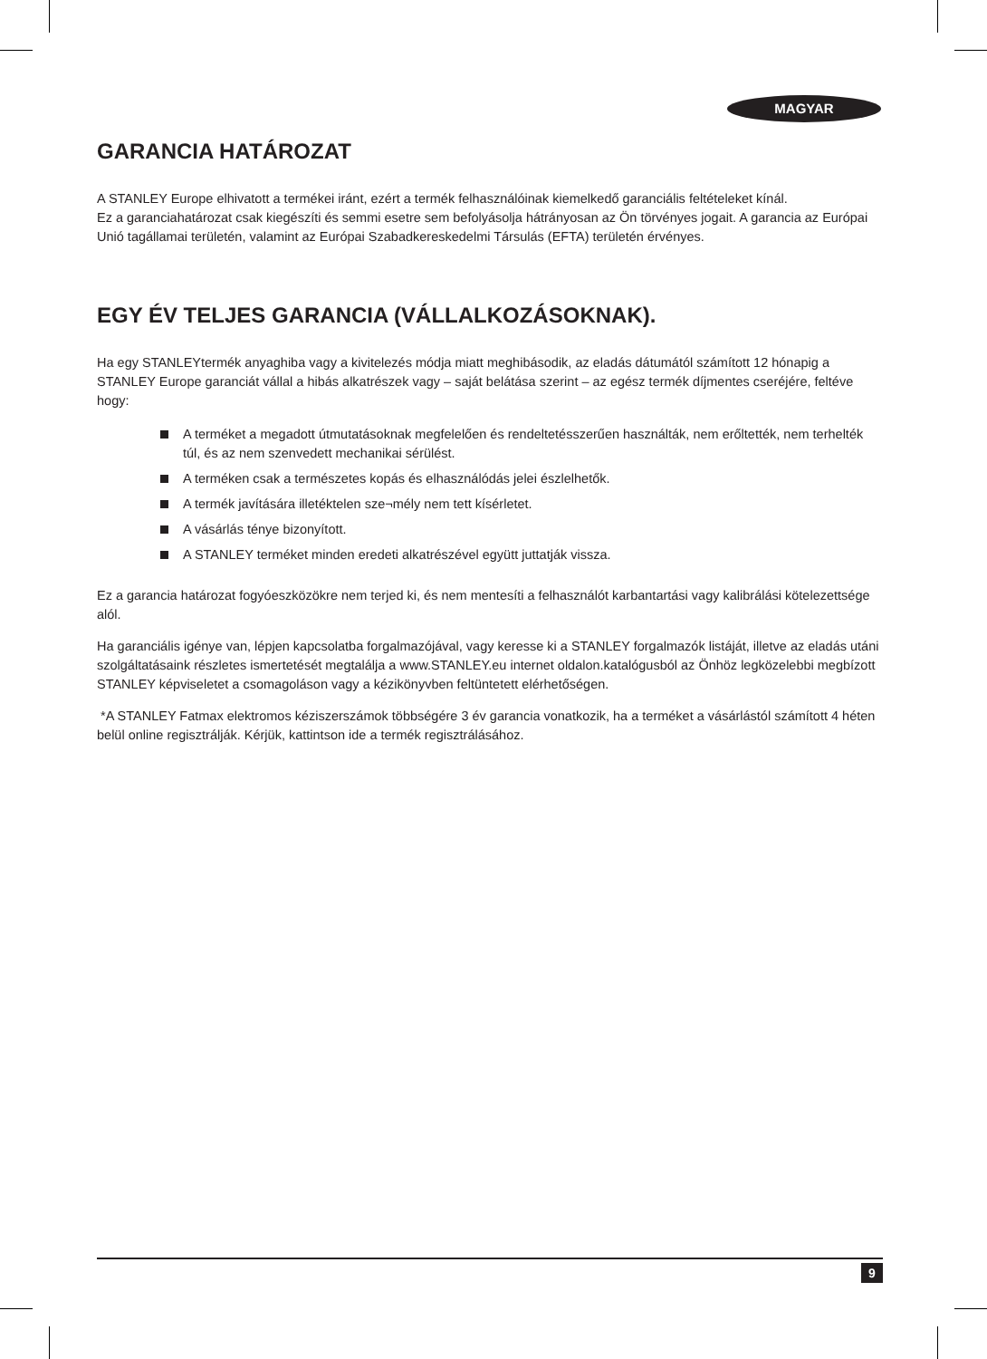MAGYAR
GARANCIA HATÁROZAT
A STANLEY Europe elhivatott a termékei iránt, ezért a termék felhasználóinak kiemelkedő garanciális feltételeket kínál.
Ez a garanciahatározat csak kiegészíti és semmi esetre sem befolyásolja hátrányosan az Ön törvényes jogait. A garancia az Európai Unió tagállamai területén, valamint az Európai Szabadkereskedelmi Társulás (EFTA) területén érvényes.
EGY ÉV TELJES GARANCIA (VÁLLALKOZÁSOKNAK).
Ha egy STANLEYtermék anyaghiba vagy a kivitelezés módja miatt meghibásodik, az eladás dátumától számított 12 hónapig a STANLEY Europe garanciát vállal a hibás alkatrészek vagy – saját belátása szerint – az egész termék díjmentes cseréjére, feltéve hogy:
A terméket a megadott útmutatásoknak megfelelően és rendeltetésszerűen használták, nem erőltették, nem terhelték túl, és az nem szenvedett mechanikai sérülést.
A terméken csak a természetes kopás és elhasználódás jelei észlelhetők.
A termék javítására illetéktelen sze¬mély nem tett kísérletet.
A vásárlás ténye bizonyított.
A STANLEY terméket minden eredeti alkatrészével együtt juttatják vissza.
Ez a garancia határozat fogyóeszközökre nem terjed ki, és nem mentesíti a felhasználót karbantartási vagy kalibrálási kötelezettsége alól.
Ha garanciális igénye van, lépjen kapcsolatba forgalmazójával, vagy keresse ki a STANLEY forgalmazók listáját, illetve az eladás utáni szolgáltatásaink részletes ismertetését megtalálja a www.STANLEY.eu internet oldalon.katalógusból az Önhöz legközelebbi megbízott STANLEY képviseletet a csomagoláson vagy a kézikönyvben feltüntetett elérhetőségen.
*A STANLEY Fatmax elektromos kéziszerszámok többségére 3 év garancia vonatkozik, ha a terméket a vásárlástól számított 4 héten belül online regisztrálják. Kérjük, kattintson ide a termék regisztrálásához.
9